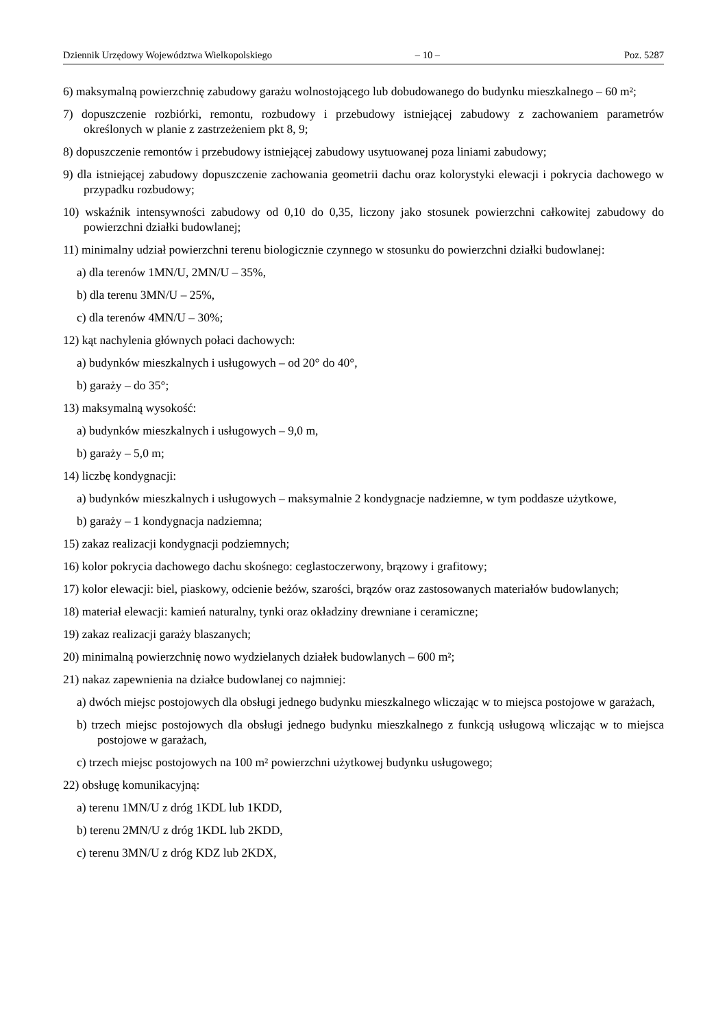Dziennik Urzędowy Województwa Wielkopolskiego – 10 – Poz. 5287
6) maksymalną powierzchnię zabudowy garażu wolnostojącego lub dobudowanego do budynku mieszkalnego – 60 m²;
7) dopuszczenie rozbiórki, remontu, rozbudowy i przebudowy istniejącej zabudowy z zachowaniem parametrów określonych w planie z zastrzeżeniem pkt 8, 9;
8) dopuszczenie remontów i przebudowy istniejącej zabudowy usytuowanej poza liniami zabudowy;
9) dla istniejącej zabudowy dopuszczenie zachowania geometrii dachu oraz kolorystyki elewacji i pokrycia dachowego w przypadku rozbudowy;
10) wskaźnik intensywności zabudowy od 0,10 do 0,35, liczony jako stosunek powierzchni całkowitej zabudowy do powierzchni działki budowlanej;
11) minimalny udział powierzchni terenu biologicznie czynnego w stosunku do powierzchni działki budowlanej:
a) dla terenów 1MN/U, 2MN/U – 35%,
b) dla terenu 3MN/U – 25%,
c) dla terenów 4MN/U – 30%;
12) kąt nachylenia głównych połaci dachowych:
a) budynków mieszkalnych i usługowych – od 20° do 40°,
b) garaży – do 35°;
13) maksymalną wysokość:
a) budynków mieszkalnych i usługowych – 9,0 m,
b) garaży – 5,0 m;
14) liczbę kondygnacji:
a) budynków mieszkalnych i usługowych – maksymalnie 2 kondygnacje nadziemne, w tym poddasze użytkowe,
b) garaży – 1 kondygnacja nadziemna;
15) zakaz realizacji kondygnacji podziemnych;
16) kolor pokrycia dachowego dachu skośnego: ceglastoczerwony, brązowy i grafitowy;
17) kolor elewacji: biel, piaskowy, odcienie beżów, szarości, brązów oraz zastosowanych materiałów budowlanych;
18) materiał elewacji: kamień naturalny, tynki oraz okładziny drewniane i ceramiczne;
19) zakaz realizacji garaży blaszanych;
20) minimalną powierzchnię nowo wydzielanych działek budowlanych – 600 m²;
21) nakaz zapewnienia na działce budowlanej co najmniej:
a) dwóch miejsc postojowych dla obsługi jednego budynku mieszkalnego wliczając w to miejsca postojowe w garażach,
b) trzech miejsc postojowych dla obsługi jednego budynku mieszkalnego z funkcją usługową wliczając w to miejsca postojowe w garażach,
c) trzech miejsc postojowych na 100 m² powierzchni użytkowej budynku usługowego;
22) obsługę komunikacyjną:
a) terenu 1MN/U z dróg 1KDL lub 1KDD,
b) terenu 2MN/U z dróg 1KDL lub 2KDD,
c) terenu 3MN/U z dróg KDZ lub 2KDX,